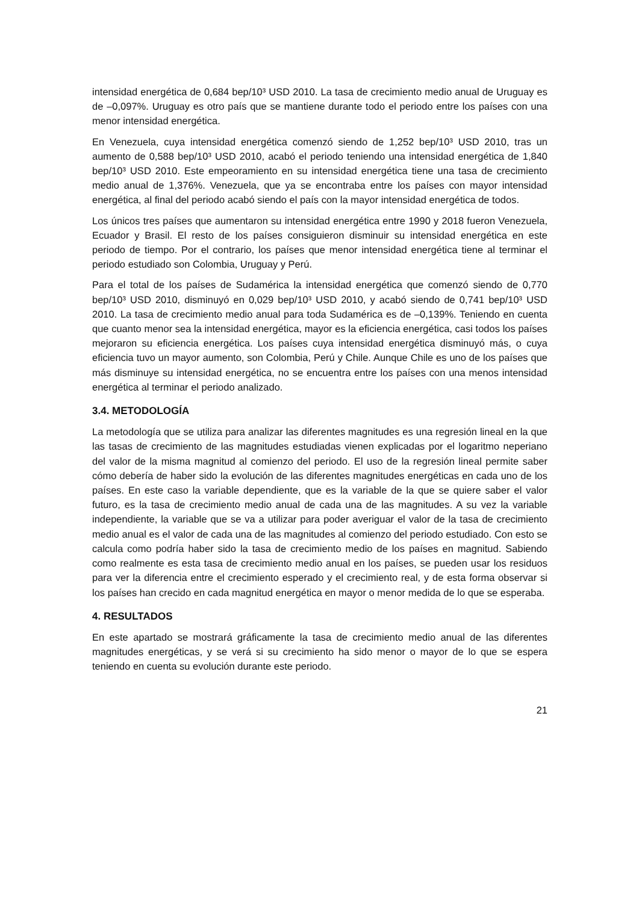intensidad energética de 0,684 bep/10³ USD 2010. La tasa de crecimiento medio anual de Uruguay es de –0,097%. Uruguay es otro país que se mantiene durante todo el periodo entre los países con una menor intensidad energética.
En Venezuela, cuya intensidad energética comenzó siendo de 1,252 bep/10³ USD 2010, tras un aumento de 0,588 bep/10³ USD 2010, acabó el periodo teniendo una intensidad energética de 1,840 bep/10³ USD 2010. Este empeoramiento en su intensidad energética tiene una tasa de crecimiento medio anual de 1,376%. Venezuela, que ya se encontraba entre los países con mayor intensidad energética, al final del periodo acabó siendo el país con la mayor intensidad energética de todos.
Los únicos tres países que aumentaron su intensidad energética entre 1990 y 2018 fueron Venezuela, Ecuador y Brasil. El resto de los países consiguieron disminuir su intensidad energética en este periodo de tiempo. Por el contrario, los países que menor intensidad energética tiene al terminar el periodo estudiado son Colombia, Uruguay y Perú.
Para el total de los países de Sudamérica la intensidad energética que comenzó siendo de 0,770 bep/10³ USD 2010, disminuyó en 0,029 bep/10³ USD 2010, y acabó siendo de 0,741 bep/10³ USD 2010. La tasa de crecimiento medio anual para toda Sudamérica es de –0,139%. Teniendo en cuenta que cuanto menor sea la intensidad energética, mayor es la eficiencia energética, casi todos los países mejoraron su eficiencia energética. Los países cuya intensidad energética disminuyó más, o cuya eficiencia tuvo un mayor aumento, son Colombia, Perú y Chile. Aunque Chile es uno de los países que más disminuye su intensidad energética, no se encuentra entre los países con una menos intensidad energética al terminar el periodo analizado.
3.4. METODOLOGÍA
La metodología que se utiliza para analizar las diferentes magnitudes es una regresión lineal en la que las tasas de crecimiento de las magnitudes estudiadas vienen explicadas por el logaritmo neperiano del valor de la misma magnitud al comienzo del periodo. El uso de la regresión lineal permite saber cómo debería de haber sido la evolución de las diferentes magnitudes energéticas en cada uno de los países. En este caso la variable dependiente, que es la variable de la que se quiere saber el valor futuro, es la tasa de crecimiento medio anual de cada una de las magnitudes. A su vez la variable independiente, la variable que se va a utilizar para poder averiguar el valor de la tasa de crecimiento medio anual es el valor de cada una de las magnitudes al comienzo del periodo estudiado. Con esto se calcula como podría haber sido la tasa de crecimiento medio de los países en magnitud. Sabiendo como realmente es esta tasa de crecimiento medio anual en los países, se pueden usar los residuos para ver la diferencia entre el crecimiento esperado y el crecimiento real, y de esta forma observar si los países han crecido en cada magnitud energética en mayor o menor medida de lo que se esperaba.
4. RESULTADOS
En este apartado se mostrará gráficamente la tasa de crecimiento medio anual de las diferentes magnitudes energéticas, y se verá si su crecimiento ha sido menor o mayor de lo que se espera teniendo en cuenta su evolución durante este periodo.
21